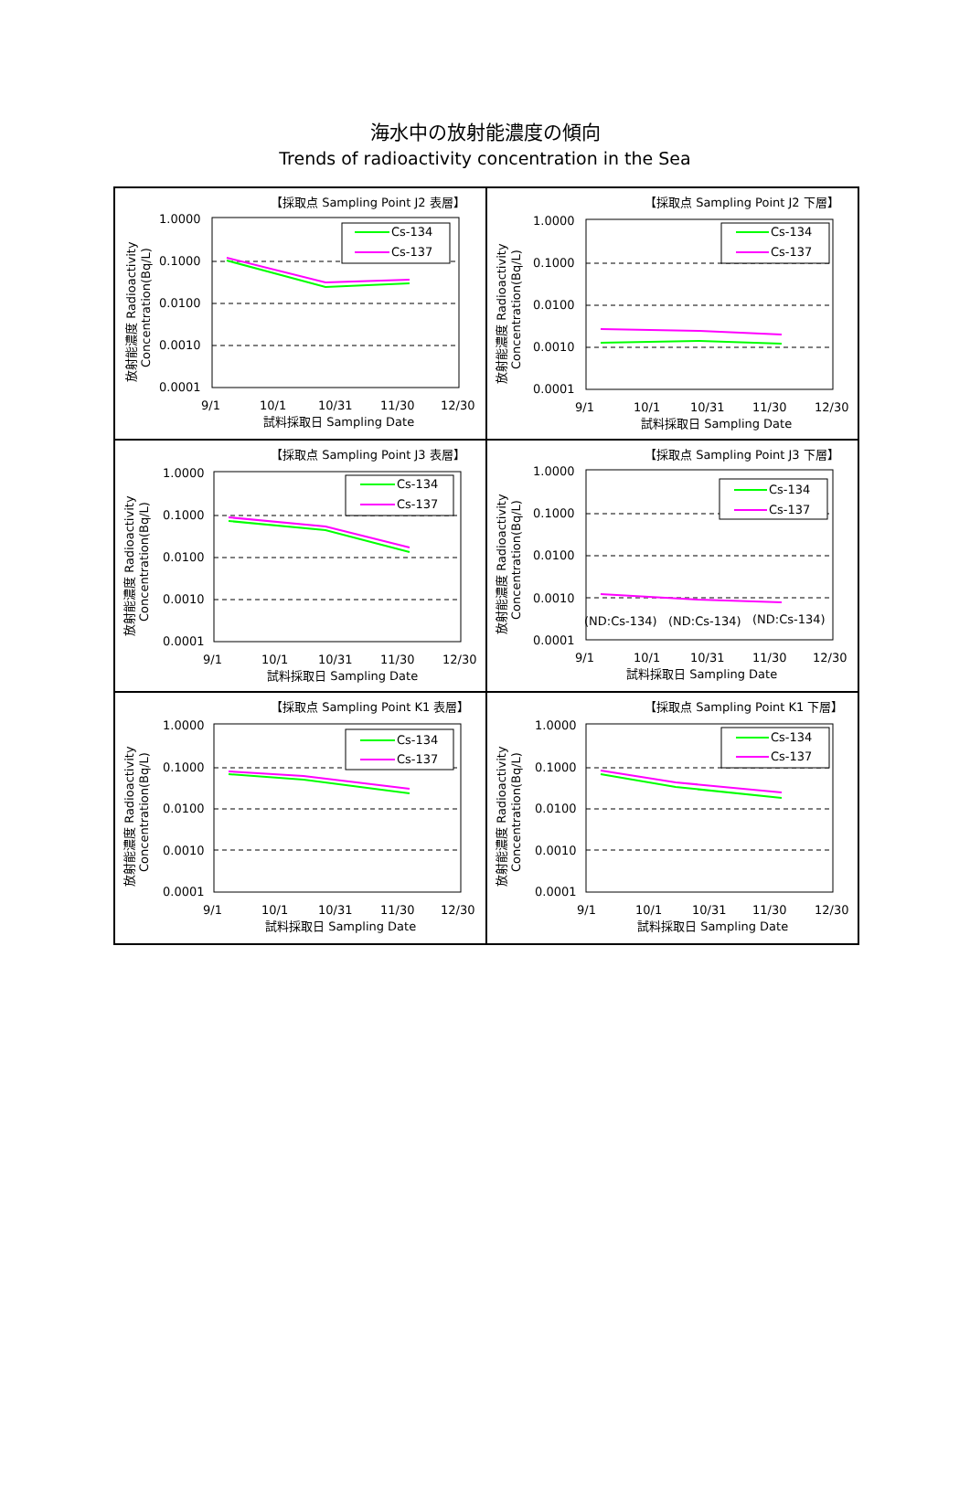海水中の放射能濃度の傾向
Trends of radioactivity concentration in the Sea
【採取点 Sampling Point J2 表層】
1.0000
0.1000
0.0100
0.0010
0.0001
Cs-134
Cs-137
9/1
10/1
10/31
11/30
12/30
試料採取日 Sampling Date
放射能濃度 Radioactivity
Concentration(Bq/L)
【採取点 Sampling Point J2 下層】
1.0000
0.1000
0.0100
0.0010
0.0001
Cs-134
Cs-137
9/1
10/1
10/31
11/30
12/30
試料採取日 Sampling Date
放射能濃度 Radioactivity
Concentration(Bq/L)
【採取点 Sampling Point J3 表層】
1.0000
0.1000
0.0100
0.0010
0.0001
Cs-134
Cs-137
9/1
10/1
10/31
11/30
12/30
試料採取日 Sampling Date
放射能濃度 Radioactivity
Concentration(Bq/L)
【採取点 Sampling Point J3 下層】
1.0000
0.1000
0.0100
0.0010
0.0001
Cs-134
Cs-137
(ND:Cs-134)
(ND:Cs-134)
(ND:Cs-134)
9/1
10/1
10/31
11/30
12/30
試料採取日 Sampling Date
放射能濃度 Radioactivity
Concentration(Bq/L)
【採取点 Sampling Point K1 表層】
1.0000
0.1000
0.0100
0.0010
0.0001
Cs-134
Cs-137
9/1
10/1
10/31
11/30
12/30
試料採取日 Sampling Date
放射能濃度 Radioactivity
Concentration(Bq/L)
【採取点 Sampling Point K1 下層】
1.0000
0.1000
0.0100
0.0010
0.0001
Cs-134
Cs-137
9/1
10/1
10/31
11/30
12/30
試料採取日 Sampling Date
放射能濃度 Radioactivity
Concentration(Bq/L)